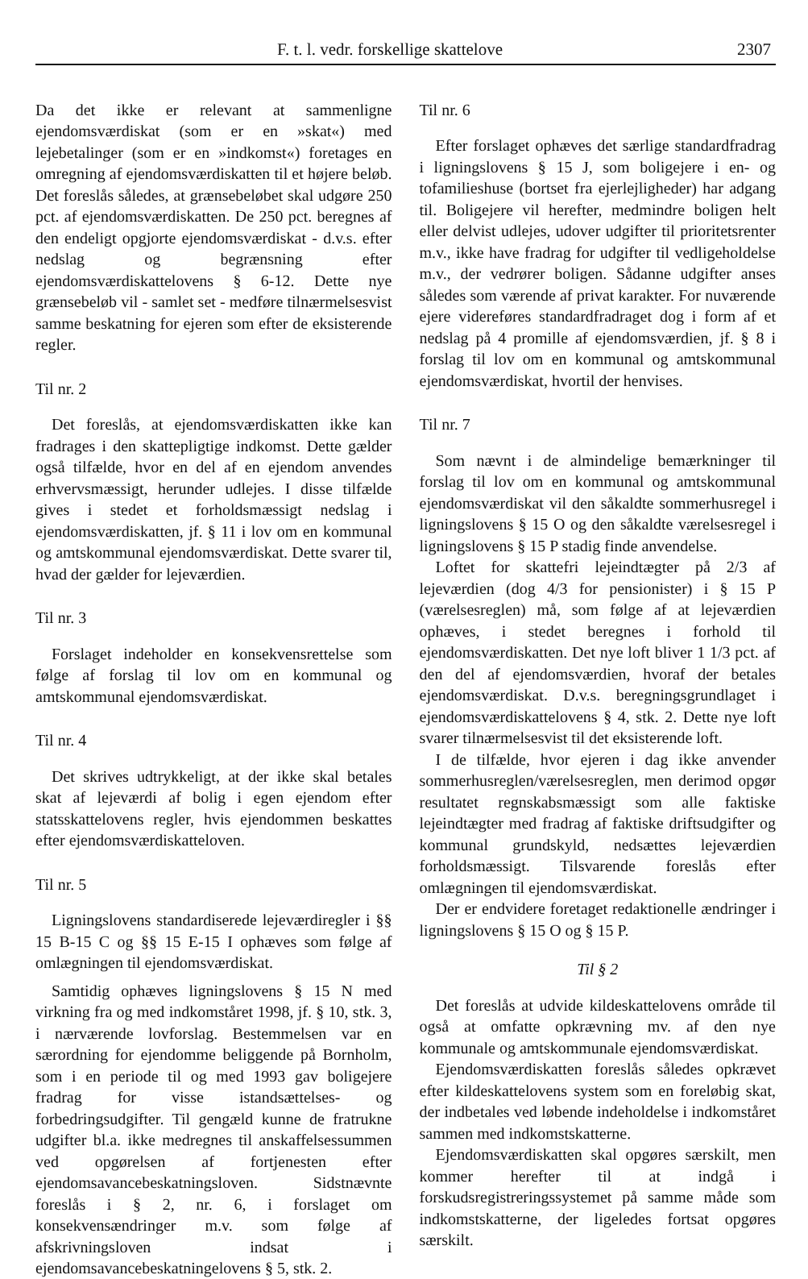F. t. l. vedr. forskellige skattelove 2307
Da det ikke er relevant at sammenligne ejendomsværdiskat (som er en »skat«) med lejebetalinger (som er en »indkomst«) foretages en omregning af ejendomsværdiskatten til et højere beløb. Det foreslås således, at grænsebeløbet skal udgøre 250 pct. af ejendomsværdiskatten. De 250 pct. beregnes af den endeligt opgjorte ejendomsværdiskat - d.v.s. efter nedslag og begrænsning efter ejendomsværdiskattelovens § 6-12. Dette nye grænsebeløb vil - samlet set - medføre tilnærmelsesvist samme beskatning for ejeren som efter de eksisterende regler.
Til nr. 2
Det foreslås, at ejendomsværdiskatten ikke kan fradrages i den skattepligtige indkomst. Dette gælder også tilfælde, hvor en del af en ejendom anvendes erhvervsmæssigt, herunder udlejes. I disse tilfælde gives i stedet et forholdsmæssigt nedslag i ejendomsværdiskatten, jf. § 11 i lov om en kommunal og amtskommunal ejendomsværdiskat. Dette svarer til, hvad der gælder for lejeværdien.
Til nr. 3
Forslaget indeholder en konsekvensrettelse som følge af forslag til lov om en kommunal og amtskommunal ejendomsværdiskat.
Til nr. 4
Det skrives udtrykkeligt, at der ikke skal betales skat af lejeværdi af bolig i egen ejendom efter statsskattelovens regler, hvis ejendommen beskattes efter ejendomsværdiskatteloven.
Til nr. 5
Ligningslovens standardiserede lejeværdiregler i §§ 15 B-15 C og §§ 15 E-15 I ophæves som følge af omlægningen til ejendomsværdiskat.
Samtidig ophæves ligningslovens § 15 N med virkning fra og med indkomståret 1998, jf. § 10, stk. 3, i nærværende lovforslag. Bestemmelsen var en særordning for ejendomme beliggende på Bornholm, som i en periode til og med 1993 gav boligejere fradrag for visse istandsættelses- og forbedringsudgifter. Til gengæld kunne de fratrukne udgifter bl.a. ikke medregnes til anskaffelsessummen ved opgørelsen af fortjenesten efter ejendomsavancebeskatningsloven. Sidstnævnte foreslås i § 2, nr. 6, i forslaget om konsekvensændringer m.v. som følge af afskrivningsloven indsat i ejendomsavancebeskatningelovens § 5, stk. 2.
Til nr. 6
Efter forslaget ophæves det særlige standardfradrag i ligningslovens § 15 J, som boligejere i en- og tofamilieshuse (bortset fra ejerlejligheder) har adgang til. Boligejere vil herefter, medmindre boligen helt eller delvist udlejes, udover udgifter til prioritetsrenter m.v., ikke have fradrag for udgifter til vedligeholdelse m.v., der vedrører boligen. Sådanne udgifter anses således som værende af privat karakter. For nuværende ejere videreføres standardfradraget dog i form af et nedslag på 4 promille af ejendomsværdien, jf. § 8 i forslag til lov om en kommunal og amtskommunal ejendomsværdiskat, hvortil der henvises.
Til nr. 7
Som nævnt i de almindelige bemærkninger til forslag til lov om en kommunal og amtskommunal ejendomsværdiskat vil den såkaldte sommerhusregel i ligningslovens § 15 O og den såkaldte værelsesregel i ligningslovens § 15 P stadig finde anvendelse.
Loftet for skattefri lejeindtægter på 2/3 af lejeværdien (dog 4/3 for pensionister) i § 15 P (værelsesreglen) må, som følge af at lejeværdien ophæves, i stedet beregnes i forhold til ejendomsværdiskatten. Det nye loft bliver 1 1/3 pct. af den del af ejendomsværdien, hvoraf der betales ejendomsværdiskat. D.v.s. beregningsgrundlaget i ejendomsværdiskattelovens § 4, stk. 2. Dette nye loft svarer tilnærmelsesvist til det eksisterende loft.
I de tilfælde, hvor ejeren i dag ikke anvender sommerhusreglen/værelsesreglen, men derimod opgør resultatet regnskabsmæssigt som alle faktiske lejeindtægter med fradrag af faktiske driftsudgifter og kommunal grundskyld, nedsættes lejeværdien forholdsmæssigt. Tilsvarende foreslås efter omlægningen til ejendomsværdiskat.
Der er endvidere foretaget redaktionelle ændringer i ligningslovens § 15 O og § 15 P.
Til § 2
Det foreslås at udvide kildeskattelovens område til også at omfatte opkrævning mv. af den nye kommunale og amtskommunale ejendomsværdiskat.
Ejendomsværdiskatten foreslås således opkrævet efter kildeskattelovens system som en foreløbig skat, der indbetales ved løbende indeholdelse i indkomståret sammen med indkomstskatterne.
Ejendomsværdiskatten skal opgøres særskilt, men kommer herefter til at indgå i forskudsregistreringssystemet på samme måde som indkomstskatterne, der ligeledes fortsat opgøres særskilt.